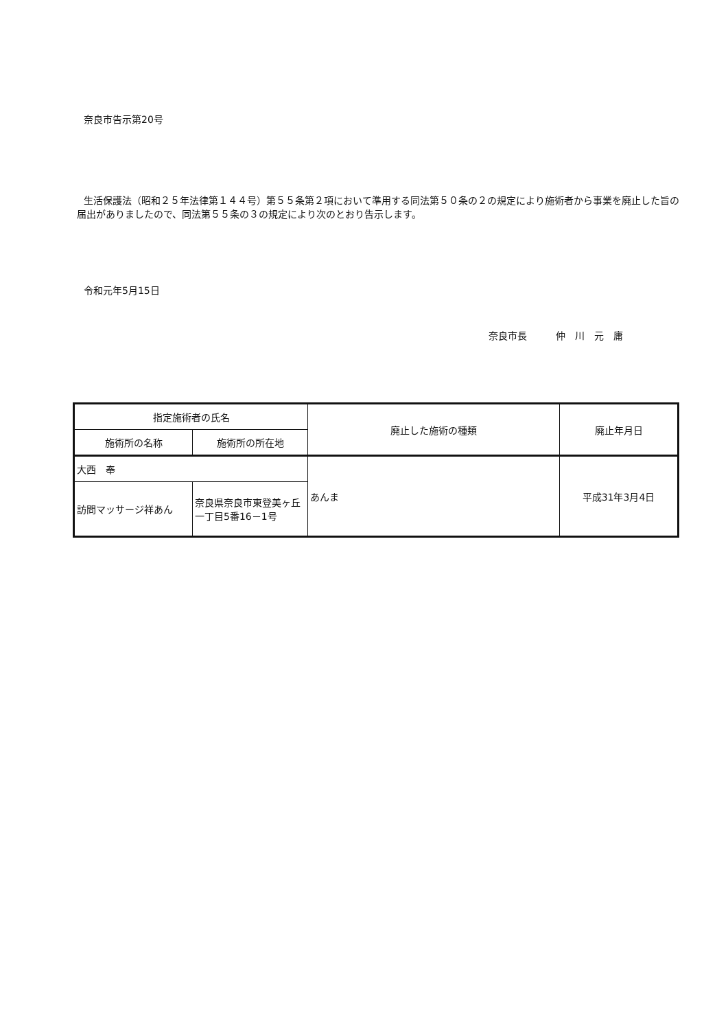奈良市告示第20号
生活保護法（昭和２５年法律第１４４号）第５５条第２項において準用する同法第５０条の２の規定により施術者から事業を廃止した旨の届出がありましたので、同法第５５条の３の規定により次のとおり告示します。
令和元年5月15日
奈良市長　　　仲　川　元　庸
| 指定施術者の氏名 | | 廃止した施術の種類 | 廃止年月日 |
| --- | --- | --- | --- |
| 施術所の名称 | 施術所の所在地 | | |
| 大西 奉 | | あんま | 平成31年3月4日 |
| 訪問マッサージ祥あん | 奈良県奈良市東登美ヶ丘一丁目5番16－1号 | | |